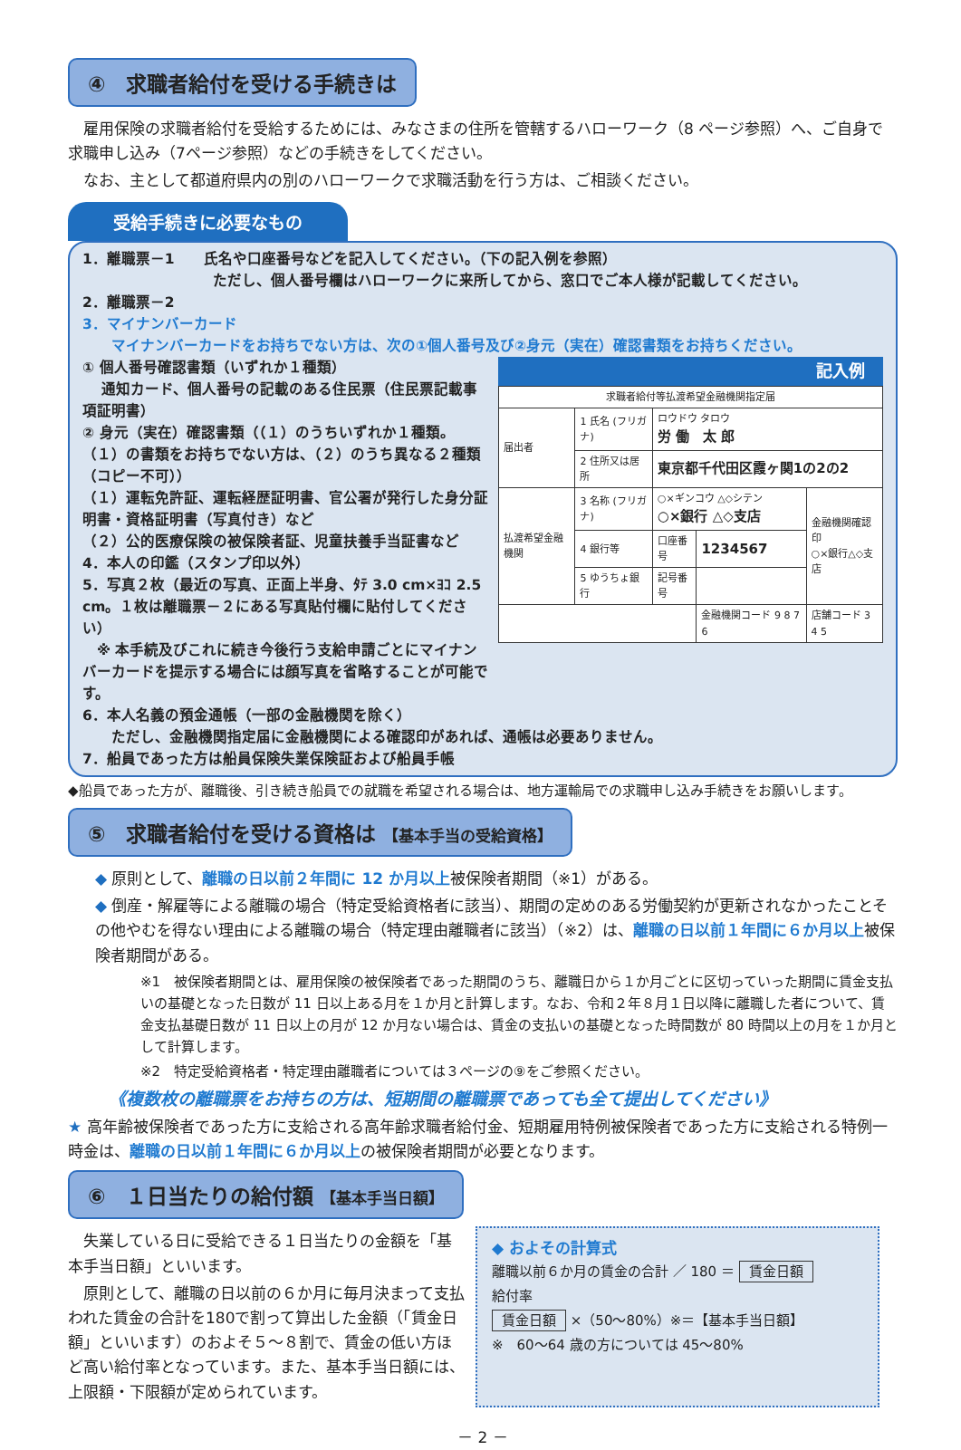④　求職者給付を受ける手続きは
　雇用保険の求職者給付を受給するためには、みなさまの住所を管轄するハローワーク（8 ページ参照）へ、ご自身で求職申し込み（7ページ参照）などの手続きをしてください。
　なお、主として都道府県内の別のハローワークで求職活動を行う方は、ご相談ください。
受給手続きに必要なもの
1．離職票－1　　氏名や口座番号などを記入してください。（下の記入例を参照）
　　　　　　　　　ただし、個人番号欄はハローワークに来所してから、窓口でご本人様が記載してください。
2．離職票－2
3．マイナンバーカード
　　マイナンバーカードをお持ちでない方は、次の①個人番号及び②身元（実在）確認書類をお持ちください。
① 個人番号確認書類（いずれか１種類）
　 通知カード、個人番号の記載のある住民票（住民票記載事項証明書）
② 身元（実在）確認書類（（１）のうちいずれか１種類。（１）の書類をお持ちでない方は、（２）のうち異なる２種類（コピー不可））
（１）運転免許証、運転経歴証明書、官公署が発行した身分証明書・資格証明書（写真付き）など
（２）公的医療保険の被保険者証、児童扶養手当証書など
4．本人の印鑑（スタンプ印以外）
5．写真２枚（最近の写真、正面上半身、ﾀﾃ 3.0 cm×ﾖｺ 2.5 cm。１枚は離職票－２にある写真貼付欄に貼付してください）
　※ 本手続及びこれに続き今後行う支給申請ごとにマイナンバーカードを提示する場合には顔写真を省略することが可能です。
記入例
| 求職者給付等払渡希望金融機関指定届 | | | | |
| 届出者 | 1 氏名 (フリガナ) | ロウドウ タロウ 労 働 太 郎 | | |
| | 2 住所又は居所 | 東京都千代田区霞ヶ関1の2の2 | | |
| 払渡希望金融機関 | 3 名称 (フリガナ) | ○×ギンコウ △◇シテン ○×銀行 △◇支店 | | 金融機関確認印 ○×銀行△◇支店 |
| | 4 銀行等 | 口座番号 | 1234567 | |
| | 5 ゆうちょ銀行 | 記号番号 | | |
| | | | 金融機関コード 9 8 7 6 | 店舗コード 3 4 5 |
6．本人名義の預金通帳（一部の金融機関を除く）
　　ただし、金融機関指定届に金融機関による確認印があれば、通帳は必要ありません。
7．船員であった方は船員保険失業保険証および船員手帳
◆船員であった方が、離職後、引き続き船員での就職を希望される場合は、地方運輸局での求職申し込み手続きをお願いします。
⑤　求職者給付を受ける資格は 【基本手当の受給資格】
◆ 原則として、離職の日以前２年間に 12 か月以上被保険者期間（※1）がある。
◆ 倒産・解雇等による離職の場合（特定受給資格者に該当）、期間の定めのある労働契約が更新されなかったことその他やむを得ない理由による離職の場合（特定理由離職者に該当）（※2）は、離職の日以前１年間に６か月以上被保険者期間がある。
※1　被保険者期間とは、雇用保険の被保険者であった期間のうち、離職日から１か月ごとに区切っていった期間に賃金支払いの基礎となった日数が 11 日以上ある月を１か月と計算します。なお、令和２年８月１日以降に離職した者について、賃金支払基礎日数が 11 日以上の月が 12 か月ない場合は、賃金の支払いの基礎となった時間数が 80 時間以上の月を１か月として計算します。
※2　特定受給資格者・特定理由離職者については３ページの⑨をご参照ください。
《複数枚の離職票をお持ちの方は、短期間の離職票であっても全て提出してください》
★ 高年齢被保険者であった方に支給される高年齢求職者給付金、短期雇用特例被保険者であった方に支給される特例一時金は、離職の日以前１年間に６か月以上の被保険者期間が必要となります。
⑥　１日当たりの給付額 【基本手当日額】
　失業している日に受給できる１日当たりの金額を「基本手当日額」といいます。
　原則として、離職の日以前の６か月に毎月決まって支払われた賃金の合計を180で割って算出した金額（「賃金日額」といいます）のおよそ５～８割で、賃金の低い方ほど高い給付率となっています。また、基本手当日額には、上限額・下限額が定められています。
◆ およその計算式
離職以前６か月の賃金の合計 ／ 180 ＝ 賃金日額
給付率
賃金日額 ×（50～80%）※＝【基本手当日額】
※　60～64 歳の方については 45～80%
－ 2 －